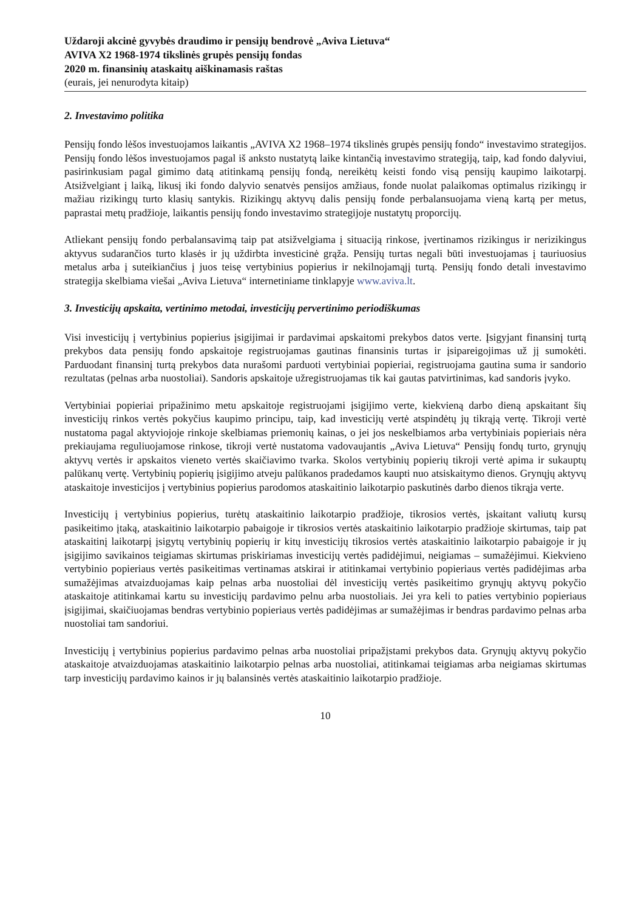Uždaroji akcinė gyvybės draudimo ir pensijų bendrovė „Aviva Lietuva“
AVIVA X2 1968-1974 tikslinės grupės pensijų fondas
2020 m. finansinių ataskaitų aiškinamasis raštas
(eurais, jei nenurodyta kitaip)
2. Investavimo politika
Pensijų fondo lėšos investuojamos laikantis „AVIVA X2 1968–1974 tikslinės grupės pensijų fondo“ investavimo strategijos. Pensijų fondo lėšos investuojamos pagal iš anksto nustatytą laike kintančią investavimo strategiją, taip, kad fondo dalyviui, pasirinkusiam pagal gimimo datą atitinkamą pensijų fondą, nereikėtų keisti fondo visą pensijų kaupimo laikotarpį. Atsižvelgiant į laiką, likusį iki fondo dalyvio senatvės pensijos amžiaus, fonde nuolat palaikomas optimalus rizikingų ir mažiau rizikingų turto klasių santykis. Rizikingų aktyvų dalis pensijų fonde perbalansuojama vieną kartą per metus, paprastai metų pradžioje, laikantis pensijų fondo investavimo strategijoje nustatytų proporcijų.
Atliekant pensijų fondo perbalansavimą taip pat atsižvelgiama į situaciją rinkose, įvertinamos rizikingus ir nerizikingus aktyvus sudarančios turto klasės ir jų uždirbta investicinė grąža. Pensijų turtas negali būti investuojamas į tauriuosius metalus arba į suteikiančius į juos teisę vertybinius popierius ir nekilnojamąjį turtą. Pensijų fondo detali investavimo strategija skelbiama viešai „Aviva Lietuva“ internetiniame tinklapyje www.aviva.lt.
3. Investicijų apskaita, vertinimo metodai, investicijų pervertinimo periodiškumas
Visi investicijų į vertybinius popierius įsigijimai ir pardavimai apskaitomi prekybos datos verte. Įsigyjant finansinį turtą prekybos data pensijų fondo apskaitoje registruojamas gautinas finansinis turtas ir įsipareigojimas už jį sumokėti. Parduodant finansinį turtą prekybos data nurašomi parduoti vertybiniai popieriai, registruojama gautina suma ir sandorio rezultatas (pelnas arba nuostoliai). Sandoris apskaitoje užregistruojamas tik kai gautas patvirtinimas, kad sandoris įvyko.
Vertybiniai popieriai pripažinimo metu apskaitoje registruojami įsigijimo verte, kiekvieną darbo dieną apskaitant šių investicijų rinkos vertės pokyčius kaupimo principu, taip, kad investicijų vertė atspindėtų jų tikrąją vertę. Tikroji vertė nustatoma pagal aktyviojoje rinkoje skelbiamas priemonių kainas, o jei jos neskelbiamos arba vertybiniais popieriais nėra prekiaujama reguliuojamose rinkose, tikroji vertė nustatoma vadovaujantis „Aviva Lietuva“ Pensijų fondų turto, grynųjų aktyvų vertės ir apskaitos vieneto vertės skaičiavimo tvarka. Skolos vertybinių popierių tikroji vertė apima ir sukauptų palūkanų vertę. Vertybinių popierių įsigijimo atveju palūkanos pradedamos kaupti nuo atsiskaitymo dienos. Grynųjų aktyvų ataskaitoje investicijos į vertybinius popierius parodomos ataskaitinio laikotarpio paskutinės darbo dienos tikrąja verte.
Investicijų į vertybinius popierius, turėtų ataskaitinio laikotarpio pradžioje, tikrosios vertės, įskaitant valiutų kursų pasikeitimo įtaką, ataskaitinio laikotarpio pabaigoje ir tikrosios vertės ataskaitinio laikotarpio pradžioje skirtumas, taip pat ataskaitinį laikotarpį įsigytų vertybinių popierių ir kitų investicijų tikrosios vertės ataskaitinio laikotarpio pabaigoje ir jų įsigijimo savikainos teigiamas skirtumas priskiriamas investicijų vertės padidėjimui, neigiamas – sumažėjimui. Kiekvieno vertybinio popieriaus vertės pasikeitimas vertinamas atskirai ir atitinkamai vertybinio popieriaus vertės padidėjimas arba sumažėjimas atvaizduojamas kaip pelnas arba nuostoliai dėl investicijų vertės pasikeitimo grynųjų aktyvų pokyčio ataskaitoje atitinkamai kartu su investicijų pardavimo pelnu arba nuostoliais. Jei yra keli to paties vertybinio popieriaus įsigijimai, skaičiuojamas bendras vertybinio popieriaus vertės padidėjimas ar sumažėjimas ir bendras pardavimo pelnas arba nuostoliai tam sandoriui.
Investicijų į vertybinius popierius pardavimo pelnas arba nuostoliai pripažįstami prekybos data. Grynųjų aktyvų pokyčio ataskaitoje atvaizduojamas ataskaitinio laikotarpio pelnas arba nuostoliai, atitinkamai teigiamas arba neigiamas skirtumas tarp investicijų pardavimo kainos ir jų balansinės vertės ataskaitinio laikotarpio pradžioje.
10